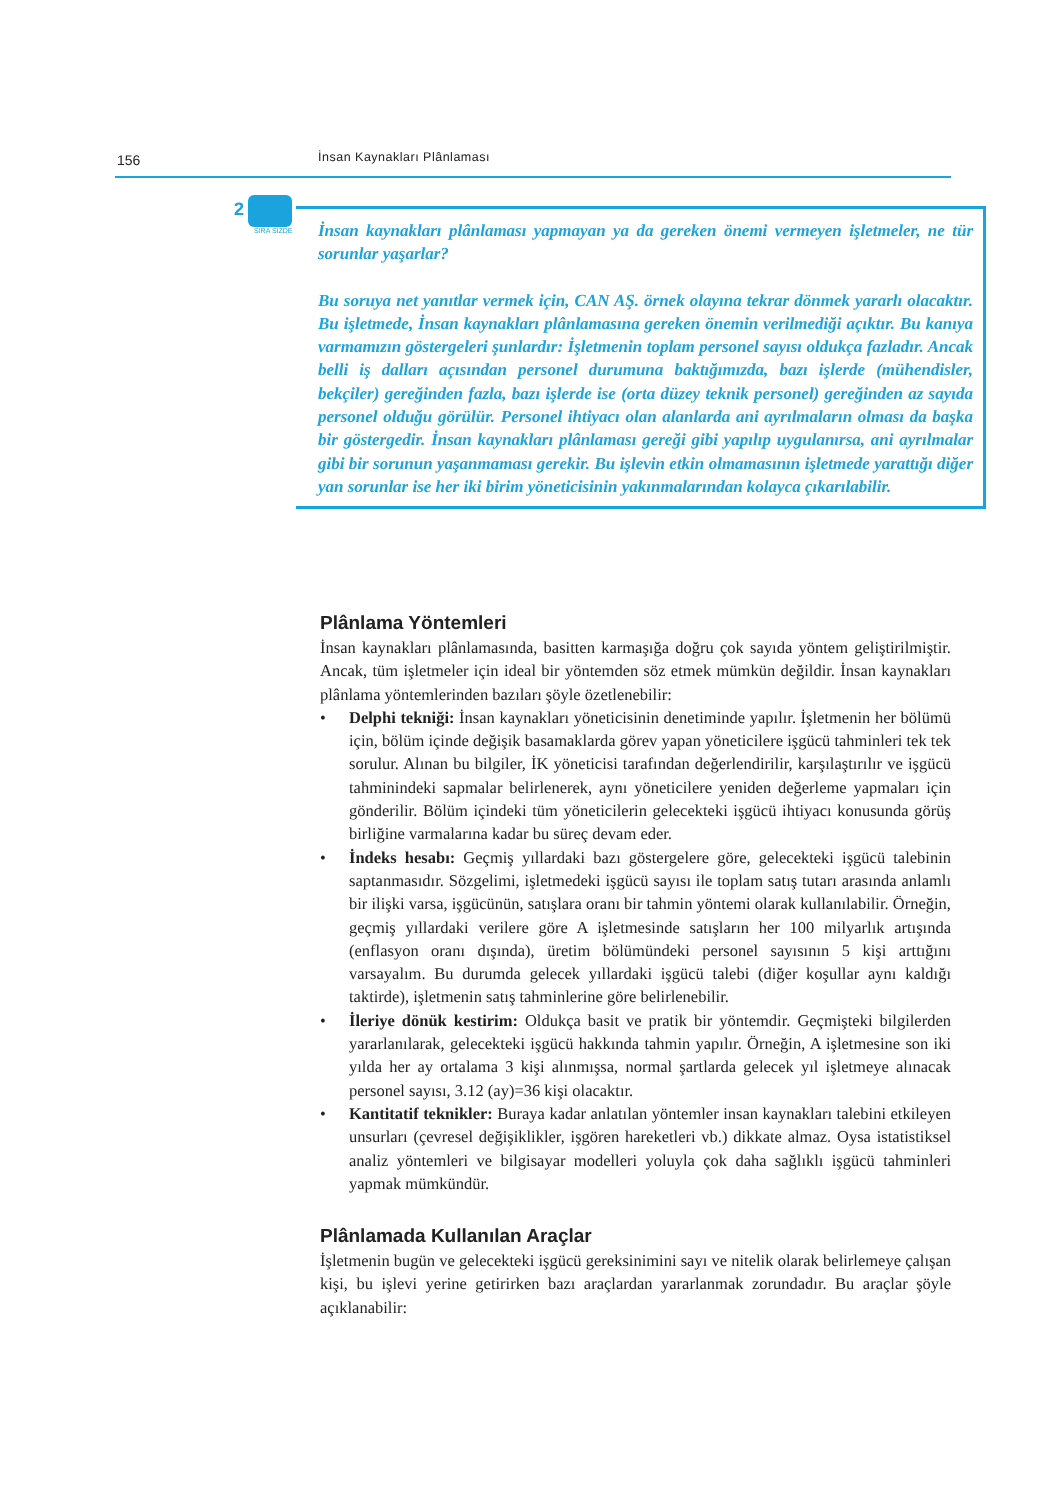156 İnsan Kaynakları Plânlaması
2
SIRA SİZDE
İnsan kaynakları plânlaması yapmayan ya da gereken önemi vermeyen işletmeler, ne tür sorunlar yaşarlar?
Bu soruya net yanıtlar vermek için, CAN AŞ. örnek olayına tekrar dönmek yararlı olacaktır. Bu işletmede, İnsan kaynakları plânlamasına gereken önemin verilmediği açıktır. Bu kanıya varmamızın göstergeleri şunlardır: İşletmenin toplam personel sayısı oldukça fazladır. Ancak belli iş dalları açısından personel durumuna baktığımızda, bazı işlerde (mühendisler, bekçiler) gereğinden fazla, bazı işlerde ise (orta düzey teknik personel) gereğinden az sayıda personel olduğu görülür. Personel ihtiyacı olan alanlarda ani ayrılmaların olması da başka bir göstergedir. İnsan kaynakları plânlaması gereği gibi yapılıp uygulanırsa, ani ayrılmalar gibi bir sorunun yaşanmaması gerekir. Bu işlevin etkin olmamasının işletmede yarattığı diğer yan sorunlar ise her iki birim yöneticisinin yakınmalarından kolayca çıkarılabilir.
Plânlama Yöntemleri
İnsan kaynakları plânlamasında, basitten karmaşığa doğru çok sayıda yöntem geliştirilmiştir. Ancak, tüm işletmeler için ideal bir yöntemden söz etmek mümkün değildir. İnsan kaynakları plânlama yöntemlerinden bazıları şöyle özetlenebilir:
• Delphi tekniği: İnsan kaynakları yöneticisinin denetiminde yapılır. İşletmenin her bölümü için, bölüm içinde değişik basamaklarda görev yapan yöneticilere işgücü tahminleri tek tek sorulur. Alınan bu bilgiler, İK yöneticisi tarafından değerlendirilir, karşılaştırılır ve işgücü tahminindeki sapmalar belirlenerek, aynı yöneticilere yeniden değerleme yapmaları için gönderilir. Bölüm içindeki tüm yöneticilerin gelecekteki işgücü ihtiyacı konusunda görüş birliğine varmalarına kadar bu süreç devam eder.
• İndeks hesabı: Geçmiş yıllardaki bazı göstergelere göre, gelecekteki işgücü talebinin saptanmasıdır. Sözgelimi, işletmedeki işgücü sayısı ile toplam satış tutarı arasında anlamlı bir ilişki varsa, işgücünün, satışlara oranı bir tahmin yöntemi olarak kullanılabilir. Örneğin, geçmiş yıllardaki verilere göre A işletmesinde satışların her 100 milyarlık artışında (enflasyon oranı dışında), üretim bölümündeki personel sayısının 5 kişi arttığını varsayalım. Bu durumda gelecek yıllardaki işgücü talebi (diğer koşullar aynı kaldığı taktirde), işletmenin satış tahminlerine göre belirlenebilir.
• İleriye dönük kestirim: Oldukça basit ve pratik bir yöntemdir. Geçmişteki bilgilerden yararlanılarak, gelecekteki işgücü hakkında tahmin yapılır. Örneğin, A işletmesine son iki yılda her ay ortalama 3 kişi alınmışsa, normal şartlarda gelecek yıl işletmeye alınacak personel sayısı, 3.12 (ay)=36 kişi olacaktır.
• Kantitatif teknikler: Buraya kadar anlatılan yöntemler insan kaynakları talebini etkileyen unsurları (çevresel değişiklikler, işgören hareketleri vb.) dikkate almaz. Oysa istatistiksel analiz yöntemleri ve bilgisayar modelleri yoluyla çok daha sağlıklı işgücü tahminleri yapmak mümkündür.
Plânlamada Kullanılan Araçlar
İşletmenin bugün ve gelecekteki işgücü gereksinimini sayı ve nitelik olarak belirlemeye çalışan kişi, bu işlevi yerine getirirken bazı araçlardan yararlanmak zorundadır. Bu araçlar şöyle açıklanabilir: